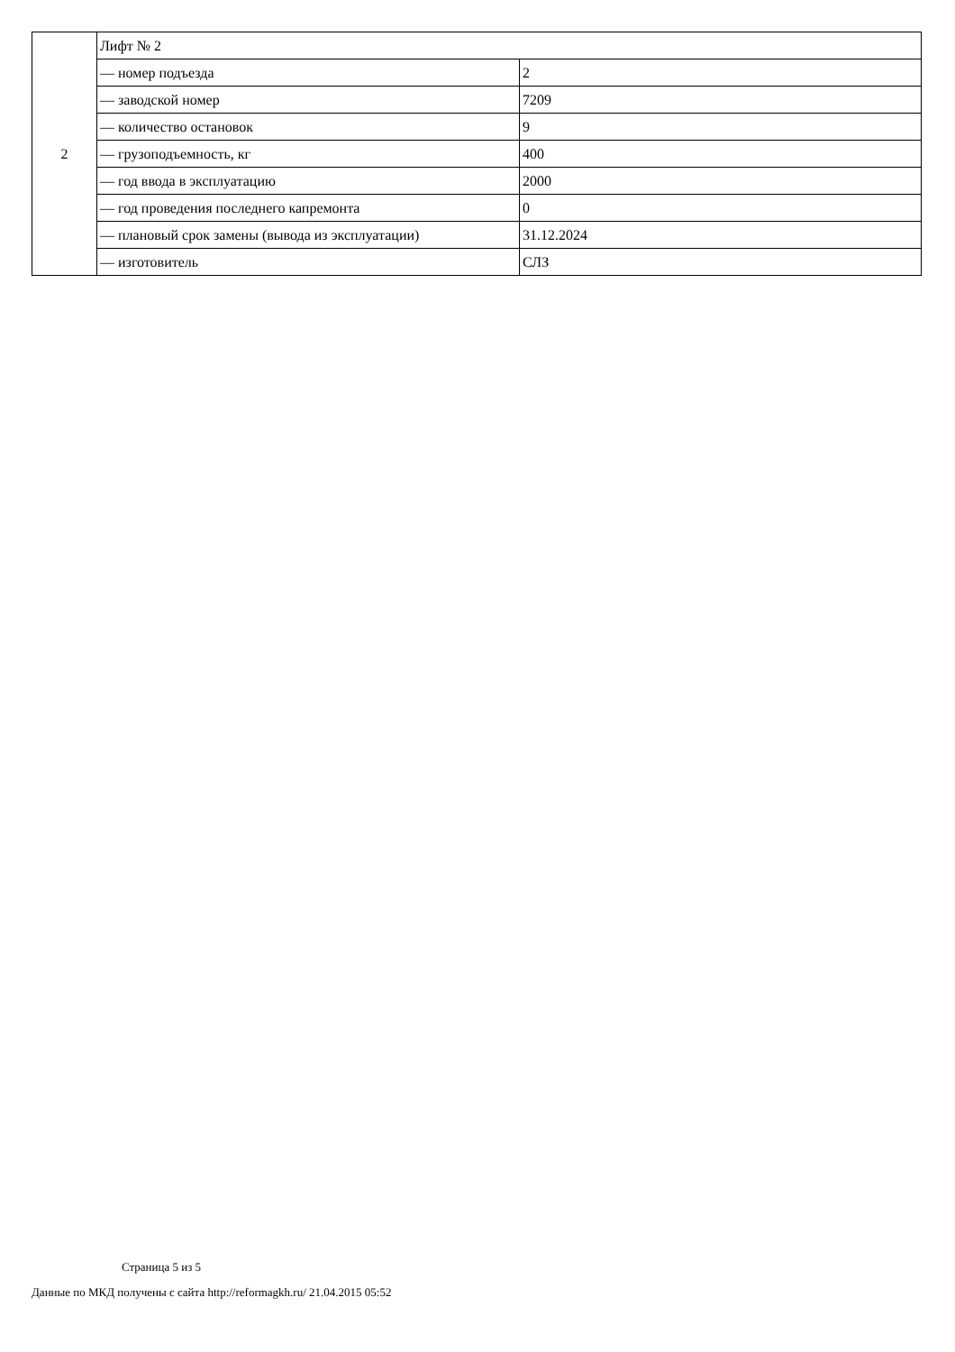| 2 | Лифт № 2 | |
| | — номер подъезда | 2 |
| | — заводской номер | 7209 |
| | — количество остановок | 9 |
| | — грузоподъемность, кг | 400 |
| | — год ввода в эксплуатацию | 2000 |
| | — год проведения последнего капремонта | 0 |
| | — плановый срок замены (вывода из эксплуатации) | 31.12.2024 |
| | — изготовитель | СЛЗ |
Страница 5 из 5
Данные по МКД получены с сайта http://reformagkh.ru/ 21.04.2015 05:52